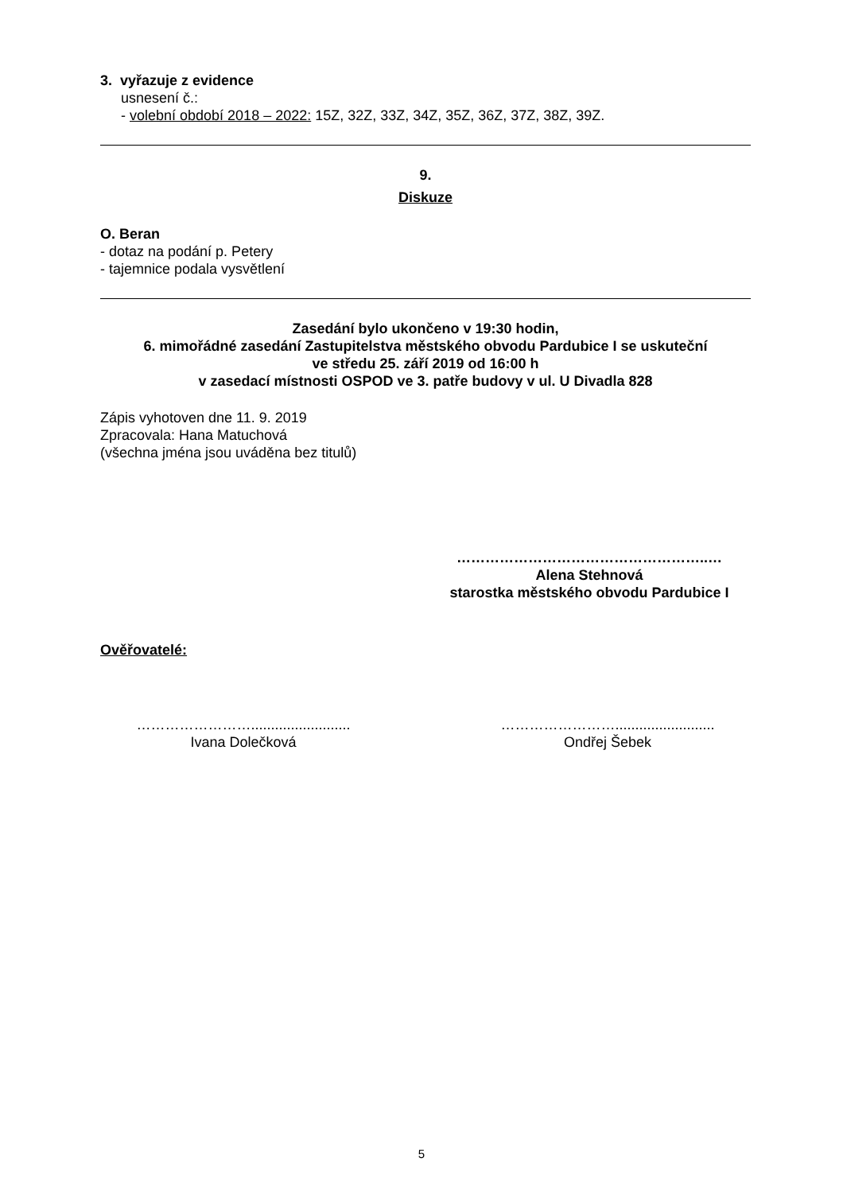3. vyřazuje z evidence
usnesení č.:
- volební období 2018 – 2022: 15Z, 32Z, 33Z, 34Z, 35Z, 36Z, 37Z, 38Z, 39Z.
9.
Diskuze
O. Beran
- dotaz na podání p. Petery
- tajemnice podala vysvětlení
Zasedání bylo ukončeno v 19:30 hodin,
6. mimořádné zasedání Zastupitelstva městského obvodu Pardubice I se uskuteční
ve středu 25. září 2019 od 16:00 h
v zasedací místnosti OSPOD ve 3. patře budovy v ul. U Divadla 828
Zápis vyhotoven dne 11. 9. 2019
Zpracovala: Hana Matuchová
(všechna jména jsou uváděna bez titulů)
……………………………………………..…
Alena Stehnová
starostka městského obvodu Pardubice I
Ověřovatelé:
…………………….........................
Ivana Dolečková
…………………….........................
Ondřej Šebek
5